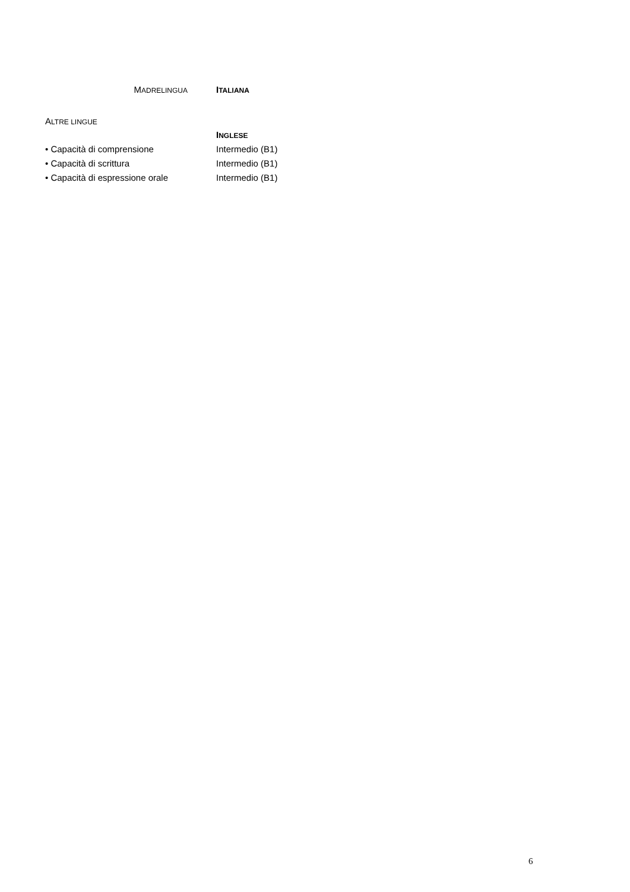MADRELINGUA
ITALIANA
ALTRE LINGUE
INGLESE
• Capacità di comprensione Intermedio (B1)
• Capacità di scrittura Intermedio (B1)
• Capacità di espressione orale Intermedio (B1)
6